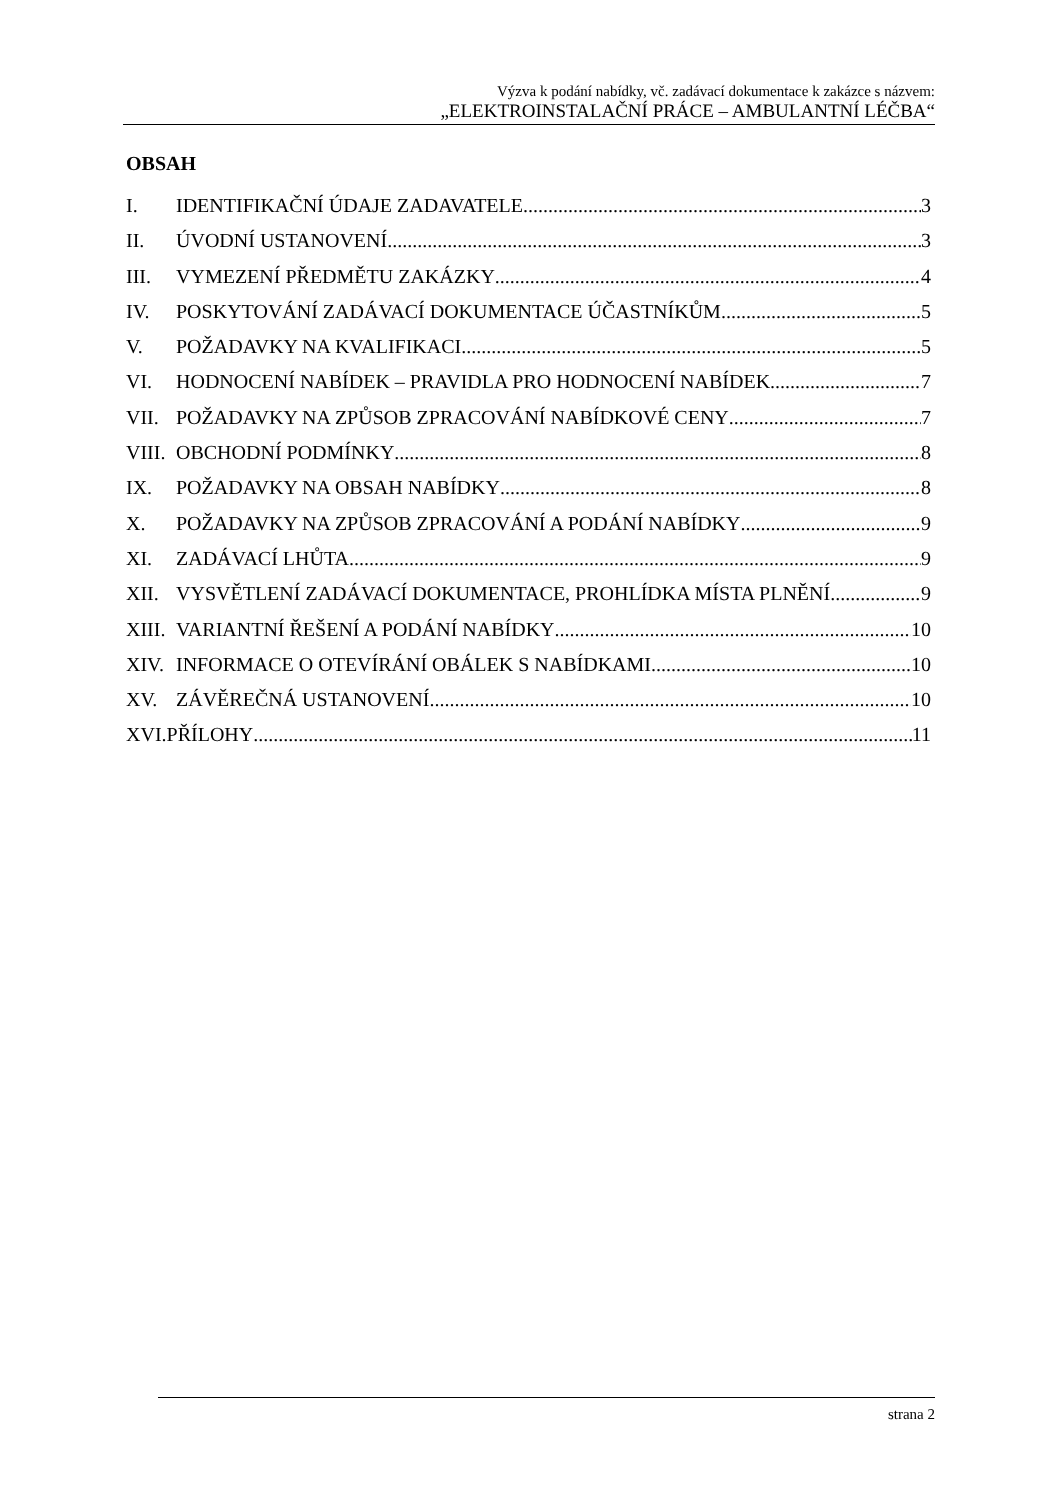Výzva k podání nabídky, vč. zadávací dokumentace k zakázce s názvem:
„ELEKTROINSTALAČNÍ PRÁCE – AMBULANTNÍ LÉČBA“
OBSAH
I. IDENTIFIKAČNÍ ÚDAJE ZADAVATELE 3
II. ÚVODNÍ USTANOVENÍ 3
III. VYMEZENÍ PŘEDMĚTU ZAKÁZKY 4
IV. POSKYTOVÁNÍ ZADÁVACÍ DOKUMENTACE ÚČASTNÍKŮM 5
V. POŽADAVKY NA KVALIFIKACI 5
VI. HODNOCENÍ NABÍDEK – PRAVIDLA PRO HODNOCENÍ NABÍDEK 7
VII. POŽADAVKY NA ZPŮSOB ZPRACOVÁNÍ NABÍDKOVÉ CENY 7
VIII. OBCHODNÍ PODMÍNKY 8
IX. POŽADAVKY NA OBSAH NABÍDKY 8
X. POŽADAVKY NA ZPŮSOB ZPRACOVÁNÍ A PODÁNÍ NABÍDKY 9
XI. ZADÁVACÍ LHŮTA 9
XII. VYSVĚTLENÍ ZADÁVACÍ DOKUMENTACE, PROHLÍDKA MÍSTA PLNĚNÍ 9
XIII. VARIANTNÍ ŘEŠENÍ A PODÁNÍ NABÍDKY 10
XIV. INFORMACE O OTEVÍRÁNÍ OBÁLEK S NABÍDKAMI 10
XV. ZÁVĚREČNÁ USTANOVENÍ 10
XVI.PŘÍLOHY 11
strana 2